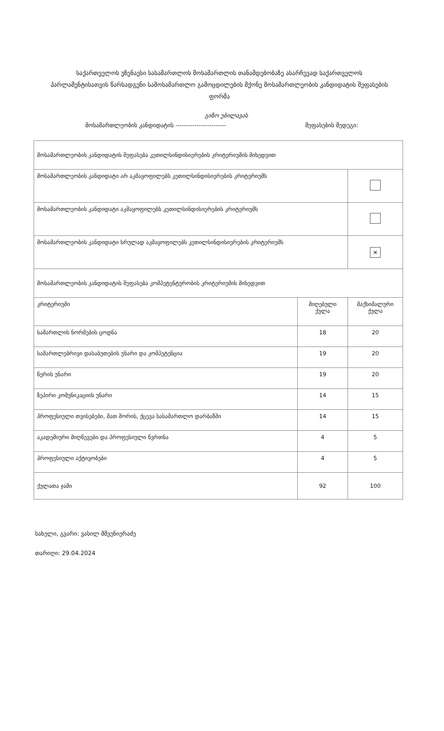საქართველოს უზენაესი სასამართლოს მოსამართლის თანამდებობაზე ასარჩევად საქართველოს პარლამენტისათვის წარსადგენი სამოსამართლო გამოცდილების მქონე მოსამართლეობის კანდიდატის შეფასების ფორმა
გიზო უბილავას
მოსამართლეობის კანდიდატის ------------------------ შეფასების შედეგი:
| მოსამართლეობის კანდიდატის შეფასება კეთილსინდისიერების კრიტერიუმის მიხედვით | | |
| მოსამართლეობის კანდიდატი არ აკმაყოფილებს კეთილსინდისიერების კრიტერიუმს | | |
| მოსამართლეობის კანდიდატი აკმაყოფილებს კეთილსინდისიერების კრიტერიუმს | | |
| მოსამართლეობის კანდიდატი სრულად აკმაყოფილებს კეთილსინდისიერების კრიტერიუმს | | ✕ |
| მოსამართლეობის კანდიდატის შეფასება კომპეტენტურობის კრიტერიუმის მიხედვით | | |
| კრიტერიუმი | მიღებული ქულა | მაქსიმალური ქულა |
| სამართლის ნორმების ცოდნა | 18 | 20 |
| სამართლებრივი დასაბუთების უნარი და კომპეტენცია | 19 | 20 |
| წერის უნარი | 19 | 20 |
| ზეპირი კომუნიკაციის უნარი | 14 | 15 |
| პროფესიული თვისებები, მათ შორის, ქცევა სასამართლო დარბაზში | 14 | 15 |
| აკადემიური მიღწევები და პროფესიული წვრთნა | 4 | 5 |
| პროფესიული აქტივობები | 4 | 5 |
| ქულათა ჯამი | 92 | 100 |
სახელი, გვარი: ვასილ მშვენიერაძე
თარიღი: 29.04.2024